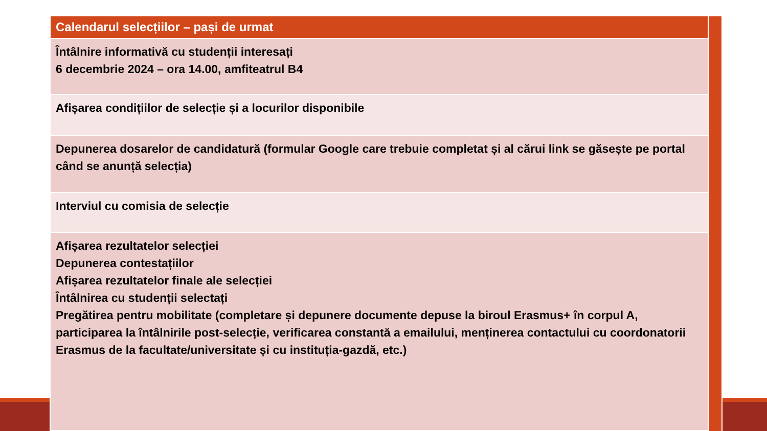| Calendarul selecțiilor – pași de urmat |
| --- |
| Întâlnire informativă cu studenții interesați 6 decembrie 2024 – ora 14.00, amfiteatrul B4 |
| Afișarea condițiilor de selecție și a locurilor disponibile |
| Depunerea dosarelor de candidatură (formular Google care trebuie completat și al cărui link se găsește pe portal când se anunță selecția) |
| Interviul cu comisia de selecție |
| Afișarea rezultatelor selecției Depunerea contestațiilor Afișarea rezultatelor finale ale selecției Întâlnirea cu studenții selectați Pregătirea pentru mobilitate (completare și depunere documente depuse la biroul Erasmus+ în corpul A, participarea la întâlnirile post-selecție, verificarea constantă a emailului, menținerea contactului cu coordonatorii Erasmus de la facultate/universitate și cu instituția-gazdă, etc.) |